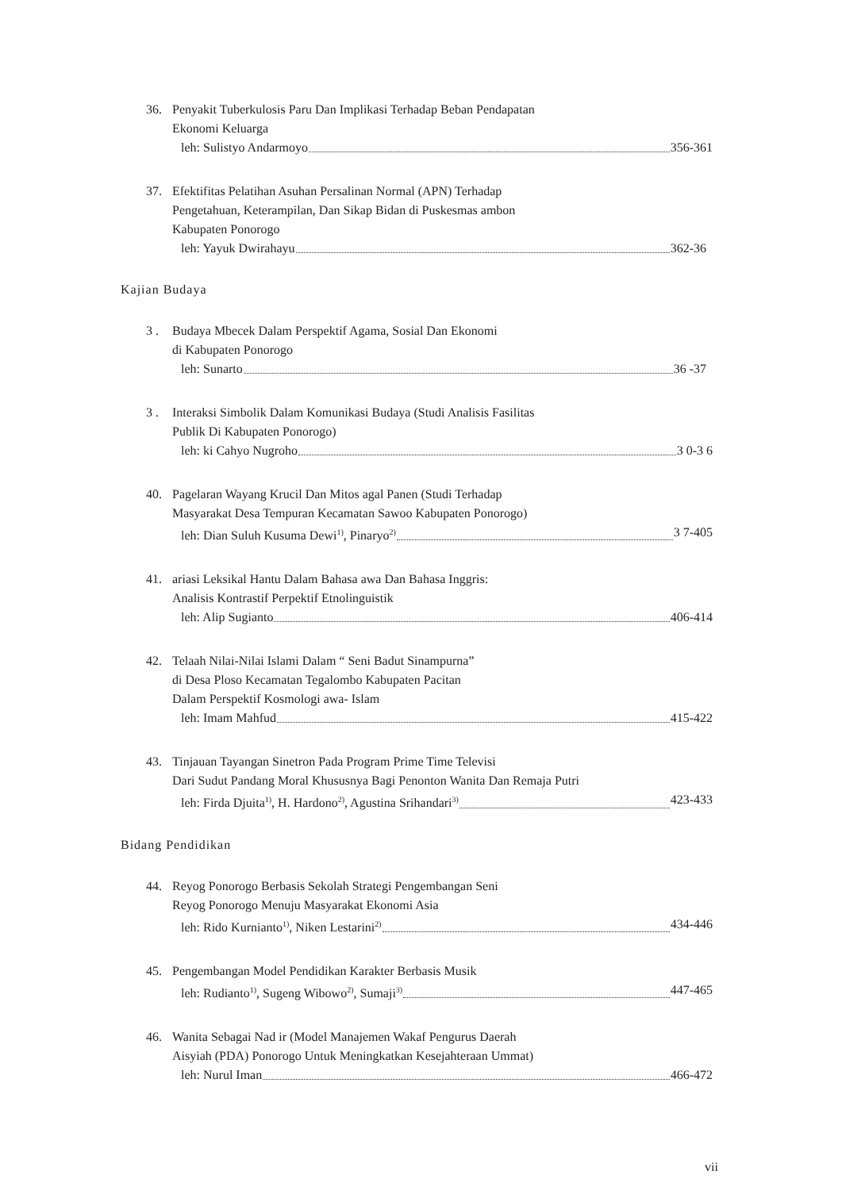36. Penyakit Tuberkulosis Paru Dan Implikasi Terhadap Beban Pendapatan
Ekonomi Keluarga
leh: Sulistyo Andarmoyo 356-361
37. Efektifitas Pelatihan Asuhan Persalinan Normal (APN) Terhadap
Pengetahuan, Keterampilan, Dan Sikap Bidan di Puskesmas ambon
Kabupaten Ponorogo
leh: Yayuk Dwirahayu 362-36
Kajian Budaya
3 . Budaya Mbecek Dalam Perspektif Agama, Sosial Dan Ekonomi
di Kabupaten Ponorogo
leh: Sunarto 36 -37
3 . Interaksi Simbolik Dalam Komunikasi Budaya (Studi Analisis Fasilitas
Publik Di Kabupaten Ponorogo)
leh: ki Cahyo Nugroho 3 0-3 6
40. Pagelaran Wayang Krucil Dan Mitos agal Panen (Studi Terhadap
Masyarakat Desa Tempuran Kecamatan Sawoo Kabupaten Ponorogo)
leh: Dian Suluh Kusuma Dewi<sup>1)</sup>, Pinaryo<sup>2)</sup> 3 7-405
41. ariasi Leksikal Hantu Dalam Bahasa awa Dan Bahasa Inggris:
Analisis Kontrastif Perpektif Etnolinguistik
leh: Alip Sugianto 406-414
42. Telaah Nilai-Nilai Islami Dalam “ Seni Badut Sinampurna”
di Desa Ploso Kecamatan Tegalombo Kabupaten Pacitan
Dalam Perspektif Kosmologi awa- Islam
leh: Imam Mahfud 415-422
43. Tinjauan Tayangan Sinetron Pada Program Prime Time Televisi
Dari Sudut Pandang Moral Khususnya Bagi Penonton Wanita Dan Remaja Putri
leh: Firda Djuita<sup>1)</sup>, H. Hardono<sup>2)</sup>, Agustina Srihandari<sup>3)</sup> 423-433
Bidang Pendidikan
44. Reyog Ponorogo Berbasis Sekolah Strategi Pengembangan Seni
Reyog Ponorogo Menuju Masyarakat Ekonomi Asia
leh: Rido Kurnianto<sup>1)</sup>, Niken Lestarini<sup>2)</sup> 434-446
45. Pengembangan Model Pendidikan Karakter Berbasis Musik
leh: Rudianto<sup>1)</sup>, Sugeng Wibowo<sup>2)</sup>, Sumaji<sup>3)</sup> 447-465
46. Wanita Sebagai Nad ir (Model Manajemen Wakaf Pengurus Daerah
Aisyiah (PDA) Ponorogo Untuk Meningkatkan Kesejahteraan Ummat)
leh: Nurul Iman 466-472
vii